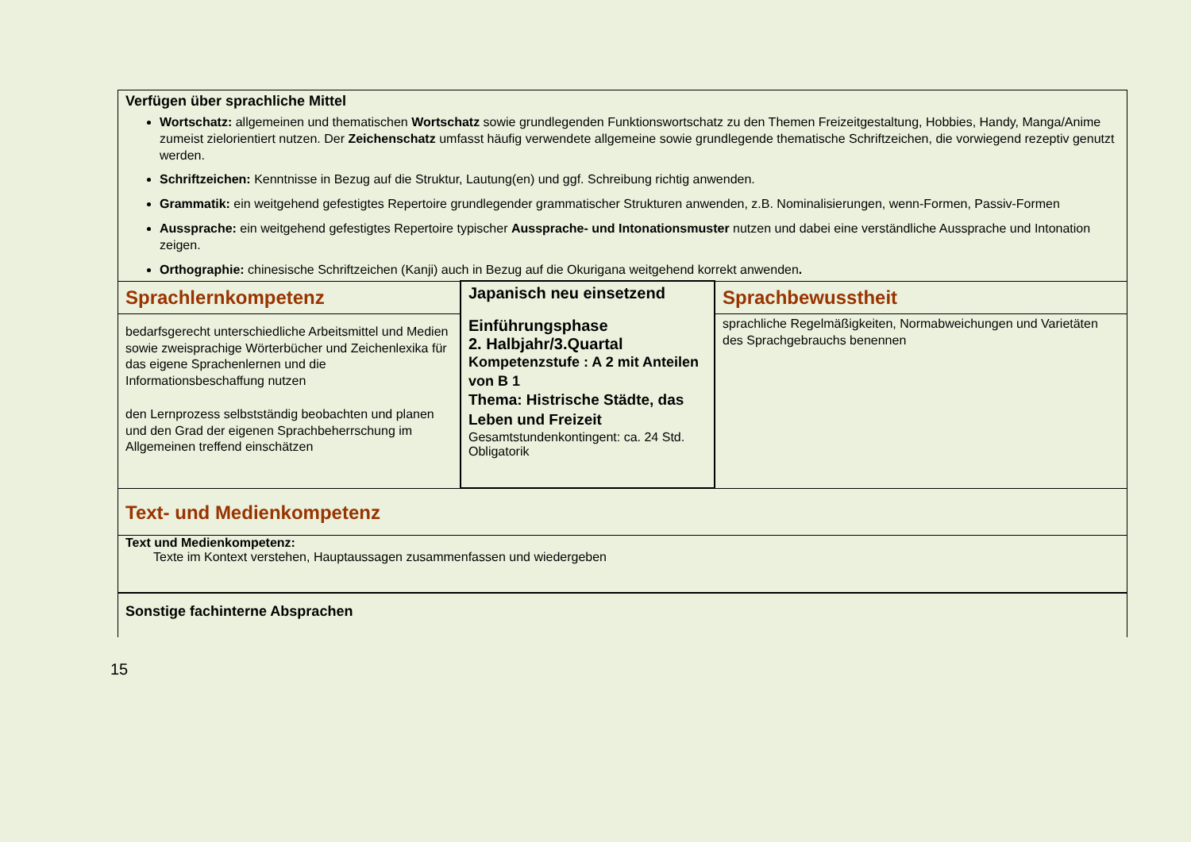| Verfügen über sprachliche Mittel Wortschatz: allgemeinen und thematischen Wortschatz sowie grundlegenden Funktionswortschatz zu den Themen Freizeitgestaltung, Hobbies, Handy, Manga/Anime zumeist zielorientiert nutzen. Der Zeichenschatz umfasst häufig verwendete allgemeine sowie grundlegende thematische Schriftzeichen, die vorwiegend rezeptiv genutzt werden. Schriftzeichen: Kenntnisse in Bezug auf die Struktur, Lautung(en) und ggf. Schreibung richtig anwenden. Grammatik: ein weitgehend gefestigtes Repertoire grundlegender grammatischer Strukturen anwenden, z.B. Nominalisierungen, wenn-Formen, Passiv-Formen Aussprache: ein weitgehend gefestigtes Repertoire typischer Aussprache- und Intonationsmuster nutzen und dabei eine verständliche Aussprache und Intonation zeigen. Orthographie: chinesische Schriftzeichen (Kanji) auch in Bezug auf die Okurigana weitgehend korrekt anwenden . | | |
| Sprachlernkompetenz bedarfsgerecht unterschiedliche Arbeitsmittel und Medien sowie zweisprachige Wörterbücher und Zeichenlexika für das eigene Sprachenlernen und die Informationsbeschaffung nutzen den Lernprozess selbstständig beobachten und planen und den Grad der eigenen Sprachbeherrschung im Allgemeinen treffend einschätzen | Japanisch neu einsetzend Einführungsphase 2. Halbjahr/3.Quartal Kompetenzstufe : A 2 mit Anteilen von B 1 Thema: Histrische Städte, das Leben und Freizeit Gesamtstundenkontingent: ca. 24 Std. Obligatorik | Sprachbewusstheit sprachliche Regelmäßigkeiten, Normabweichungen und Varietäten des Sprachgebrauchs benennen |
| Text- und Medienkompetenz Text und Medienkompetenz: Texte im Kontext verstehen, Hauptaussagen zusammenfassen und wiedergeben | | |
| Sonstige fachinterne Absprachen | | |
15